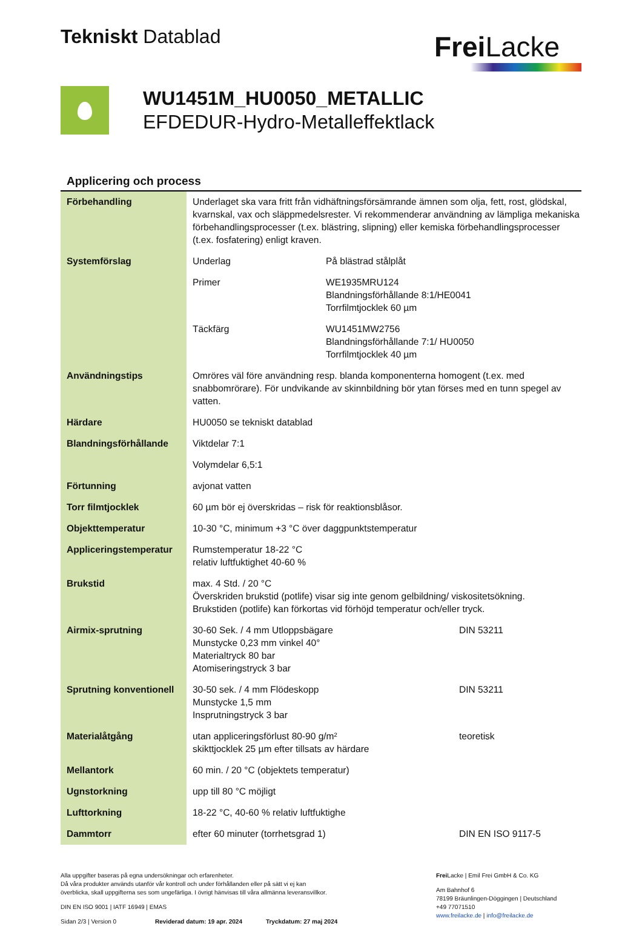Tekniskt Datablad
Frei Lacke
WU1451M_HU0050_METALLIC
EFDEDUR-Hydro-Metalleffektlack
Applicering och process
| Förbehandling | Underlaget ska vara fritt från vidhäftningsförsämrande ämnen som olja, fett, rost, glödskal, kvarnskal, vax och släppmedelsrester. Vi rekommenderar användning av lämpliga mekaniska förbehandlingsprocesser (t.ex. blästring, slipning) eller kemiska förbehandlingsprocesser (t.ex. fosfatering) enligt kraven. | |
| Systemförslag | Underlag | På blästrad stålplåt |
| | Primer | WE1935MRU124 Blandningsförhållande 8:1/HE0041 Torrfilmtjocklek 60 µm |
| | Täckfärg | WU1451MW2756 Blandningsförhållande 7:1/ HU0050 Torrfilmtjocklek 40 µm |
| Användningstips | Omröres väl före användning resp. blanda komponenterna homogent (t.ex. med snabbomrörare). För undvikande av skinnbildning bör ytan förses med en tunn spegel av vatten. | |
| Härdare | HU0050 se tekniskt datablad | |
| Blandningsförhållande | Viktdelar 7:1 | |
| | Volymdelar 6,5:1 | |
| Förtunning | avjonat vatten | |
| Torr filmtjocklek | 60 µm bör ej överskridas – risk för reaktionsblåsor. | |
| Objekttemperatur | 10-30 °C, minimum +3 °C över daggpunktstemperatur | |
| Appliceringstemperatur | Rumstemperatur 18-22 °C relativ luftfuktighet 40-60 % | |
| Brukstid | max. 4 Std. / 20 °C Överskriden brukstid (potlife) visar sig inte genom gelbildning/ viskositetsökning. Brukstiden (potlife) kan förkortas vid förhöjd temperatur och/eller tryck. | |
| Airmix-sprutning | 30-60 Sek. / 4 mm Utloppsbägare Munstycke 0,23 mm vinkel 40° Materialtryck 80 bar Atomiseringstryck 3 bar DIN 53211 | |
| Sprutning konventionell | 30-50 sek. / 4 mm Flödeskopp Munstycke 1,5 mm Insprutningstryck 3 bar DIN 53211 | |
| Materialåtgång | utan appliceringsförlust 80-90 g/m² skikttjocklek 25 µm efter tillsats av härdare teoretisk | |
| Mellantork | 60 min. / 20 °C (objektets temperatur) | |
| Ugnstorkning | upp till 80 °C möjligt | |
| Lufttorkning | 18-22 °C, 40-60 % relativ luftfuktighe | |
| Dammtorr | efter 60 minuter (torrhetsgrad 1) DIN EN ISO 9117-5 | |
Alla uppgifter baseras på egna undersökningar och erfarenheter.
Då våra produkter används utanför vår kontroll och under förhållanden eller på sätt vi ej kan
överblicka, skall uppgifterna ses som ungefärliga. I övrigt hänvisas till våra allmänna leveransvillkor.
DIN EN ISO 9001 | IATF 16949 | EMAS
Sidan 2/3 | Version 0 Reviderad datum: 19 apr. 2024 Tryckdatum: 27 maj 2024
Frei Lacke | Emil Frei GmbH & Co. KG
Am Bahnhof 6
78199 Bräunlingen-Döggingen | Deutschland
+49 77071510
www.freilacke.de | info@freilacke.de